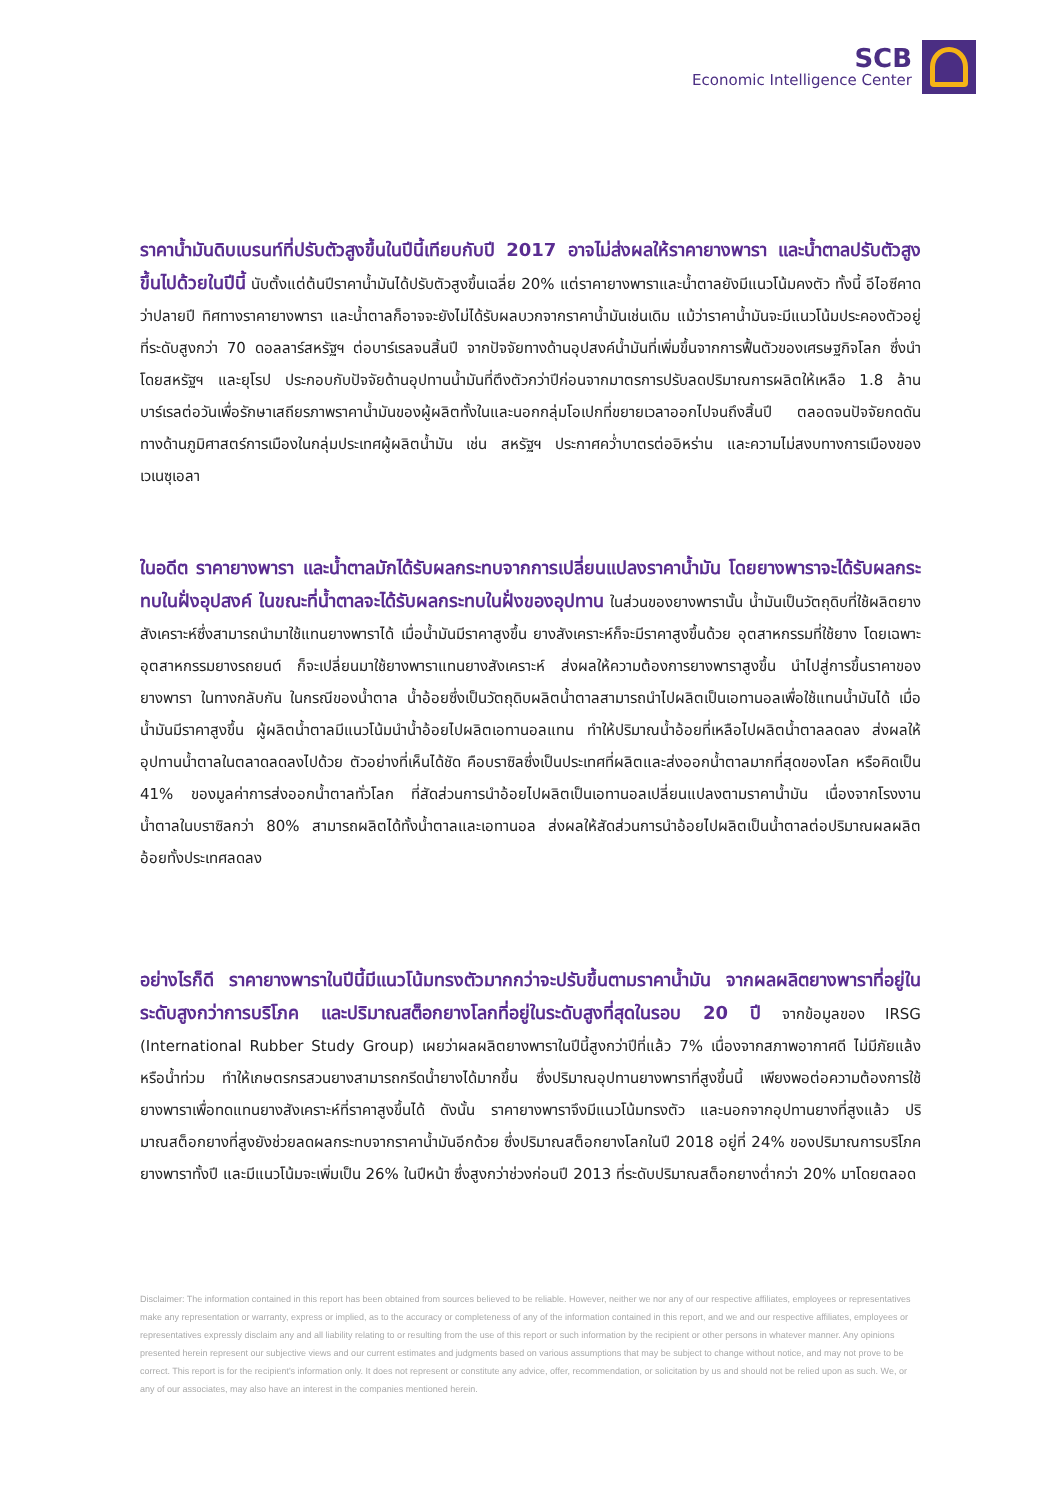SCB
Economic Intelligence Center
ราคาน้ำมันดิบเบรนท์ที่ปรับตัวสูงขึ้นในปีนี้เทียบกับปี 2017 อาจไม่ส่งผลให้ราคายางพารา และน้ำตาลปรับตัวสูงขึ้นไปด้วยในปีนี้ นับตั้งแต่ต้นปีราคาน้ำมันได้ปรับตัวสูงขึ้นเฉลี่ย 20% แต่ราคายางพาราและน้ำตาลยังมีแนวโน้มคงตัว ทั้งนี้ อีไอซีคาดว่าปลายปี ทิศทางราคายางพารา และน้ำตาลก็อาจจะยังไม่ได้รับผลบวกจากราคาน้ำมันเช่นเดิม แม้ว่าราคาน้ำมันจะมีแนวโน้มประคองตัวอยู่ที่ระดับสูงกว่า 70 ดอลลาร์สหรัฐฯ ต่อบาร์เรลจนสิ้นปี จากปัจจัยทางด้านอุปสงค์น้ำมันที่เพิ่มขึ้นจากการฟื้นตัวของเศรษฐกิจโลก ซึ่งนำโดยสหรัฐฯ และยุโรป ประกอบกับปัจจัยด้านอุปทานน้ำมันที่ตึงตัวกว่าปีก่อนจากมาตรการปรับลดปริมาณการผลิตให้เหลือ 1.8 ล้านบาร์เรลต่อวันเพื่อรักษาเสถียรภาพราคาน้ำมันของผู้ผลิตทั้งในและนอกกลุ่มโอเปกที่ขยายเวลาออกไปจนถึงสิ้นปี ตลอดจนปัจจัยกดดันทางด้านภูมิศาสตร์การเมืองในกลุ่มประเทศผู้ผลิตน้ำมัน เช่น สหรัฐฯ ประกาศคว่ำบาตรต่ออิหร่าน และความไม่สงบทางการเมืองของเวเนซุเอลา
ในอดีต ราคายางพารา และน้ำตาลมักได้รับผลกระทบจากการเปลี่ยนแปลงราคาน้ำมัน โดยยางพาราจะได้รับผลกระทบในฝั่งอุปสงค์ ในขณะที่น้ำตาลจะได้รับผลกระทบในฝั่งของอุปทาน ในส่วนของยางพารานั้น น้ำมันเป็นวัตถุดิบที่ใช้ผลิตยางสังเคราะห์ซึ่งสามารถนำมาใช้แทนยางพาราได้ เมื่อน้ำมันมีราคาสูงขึ้น ยางสังเคราะห์ก็จะมีราคาสูงขึ้นด้วย อุตสาหกรรมที่ใช้ยาง โดยเฉพาะอุตสาหกรรมยางรถยนต์ ก็จะเปลี่ยนมาใช้ยางพาราแทนยางสังเคราะห์ ส่งผลให้ความต้องการยางพาราสูงขึ้น นำไปสู่การขึ้นราคาของยางพารา ในทางกลับกัน ในกรณีของน้ำตาล น้ำอ้อยซึ่งเป็นวัตถุดิบผลิตน้ำตาลสามารถนำไปผลิตเป็นเอทานอลเพื่อใช้แทนน้ำมันได้ เมื่อน้ำมันมีราคาสูงขึ้น ผู้ผลิตน้ำตาลมีแนวโน้มนำน้ำอ้อยไปผลิตเอทานอลแทน ทำให้ปริมาณน้ำอ้อยที่เหลือไปผลิตน้ำตาลลดลง ส่งผลให้อุปทานน้ำตาลในตลาดลดลงไปด้วย ตัวอย่างที่เห็นได้ชัด คือบราซิลซึ่งเป็นประเทศที่ผลิตและส่งออกน้ำตาลมากที่สุดของโลก หรือคิดเป็น 41% ของมูลค่าการส่งออกน้ำตาลทั่วโลก ที่สัดส่วนการนำอ้อยไปผลิตเป็นเอทานอลเปลี่ยนแปลงตามราคาน้ำมัน เนื่องจากโรงงานน้ำตาลในบราซิลกว่า 80% สามารถผลิตได้ทั้งน้ำตาลและเอทานอล ส่งผลให้สัดส่วนการนำอ้อยไปผลิตเป็นน้ำตาลต่อปริมาณผลผลิตอ้อยทั้งประเทศลดลง
อย่างไรก็ดี ราคายางพาราในปีนี้มีแนวโน้มทรงตัวมากกว่าจะปรับขึ้นตามราคาน้ำมัน จากผลผลิตยางพาราที่อยู่ในระดับสูงกว่าการบริโภค และปริมาณสต็อกยางโลกที่อยู่ในระดับสูงที่สุดในรอบ 20 ปี จากข้อมูลของ IRSG (International Rubber Study Group) เผยว่าผลผลิตยางพาราในปีนี้สูงกว่าปีที่แล้ว 7% เนื่องจากสภาพอากาศดี ไม่มีภัยแล้ง หรือน้ำท่วม ทำให้เกษตรกรสวนยางสามารถกรีดน้ำยางได้มากขึ้น ซึ่งปริมาณอุปทานยางพาราที่สูงขึ้นนี้ เพียงพอต่อความต้องการใช้ยางพาราเพื่อทดแทนยางสังเคราะห์ที่ราคาสูงขึ้นได้ ดังนั้น ราคายางพาราจึงมีแนวโน้มทรงตัว และนอกจากอุปทานยางที่สูงแล้ว ปริมาณสต็อกยางที่สูงยังช่วยลดผลกระทบจากราคาน้ำมันอีกด้วย ซึ่งปริมาณสต็อกยางโลกในปี 2018 อยู่ที่ 24% ของปริมาณการบริโภคยางพาราทั้งปี และมีแนวโน้มจะเพิ่มเป็น 26% ในปีหน้า ซึ่งสูงกว่าช่วงก่อนปี 2013 ที่ระดับปริมาณสต็อกยางต่ำกว่า 20% มาโดยตลอด
Disclaimer: The information contained in this report has been obtained from sources believed to be reliable. However, neither we nor any of our respective affiliates, employees or representatives make any representation or warranty, express or implied, as to the accuracy or completeness of any of the information contained in this report, and we and our respective affiliates, employees or representatives expressly disclaim any and all liability relating to or resulting from the use of this report or such information by the recipient or other persons in whatever manner. Any opinions presented herein represent our subjective views and our current estimates and judgments based on various assumptions that may be subject to change without notice, and may not prove to be correct. This report is for the recipient's information only. It does not represent or constitute any advice, offer, recommendation, or solicitation by us and should not be relied upon as such. We, or any of our associates, may also have an interest in the companies mentioned herein.